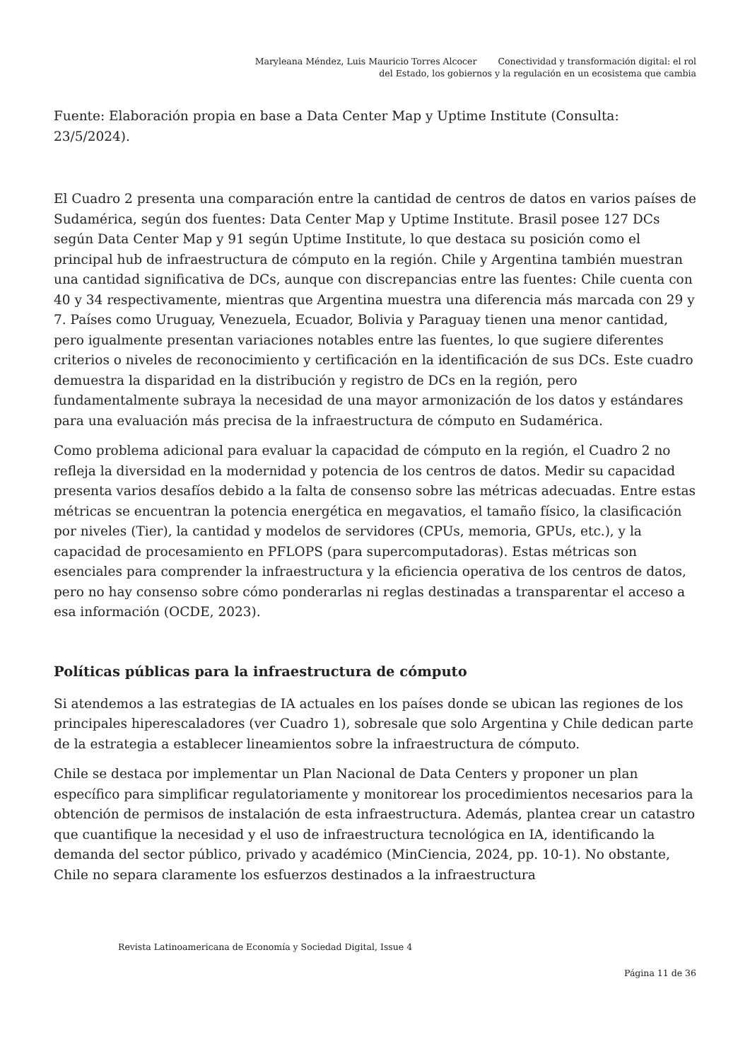Maryleana Méndez, Luis Mauricio Torres Alcocer Conectividad y transformación digital: el rol
del Estado, los gobiernos y la regulación en un ecosistema que cambia
Fuente: Elaboración propia en base a Data Center Map y Uptime Institute (Consulta: 23/5/2024).
El Cuadro 2 presenta una comparación entre la cantidad de centros de datos en varios países de Sudamérica, según dos fuentes: Data Center Map y Uptime Institute. Brasil posee 127 DCs según Data Center Map y 91 según Uptime Institute, lo que destaca su posición como el principal hub de infraestructura de cómputo en la región. Chile y Argentina también muestran una cantidad significativa de DCs, aunque con discrepancias entre las fuentes: Chile cuenta con 40 y 34 respectivamente, mientras que Argentina muestra una diferencia más marcada con 29 y 7. Países como Uruguay, Venezuela, Ecuador, Bolivia y Paraguay tienen una menor cantidad, pero igualmente presentan variaciones notables entre las fuentes, lo que sugiere diferentes criterios o niveles de reconocimiento y certificación en la identificación de sus DCs. Este cuadro demuestra la disparidad en la distribución y registro de DCs en la región, pero fundamentalmente subraya la necesidad de una mayor armonización de los datos y estándares para una evaluación más precisa de la infraestructura de cómputo en Sudamérica.
Como problema adicional para evaluar la capacidad de cómputo en la región, el Cuadro 2 no refleja la diversidad en la modernidad y potencia de los centros de datos. Medir su capacidad presenta varios desafíos debido a la falta de consenso sobre las métricas adecuadas. Entre estas métricas se encuentran la potencia energética en megavatios, el tamaño físico, la clasificación por niveles (Tier), la cantidad y modelos de servidores (CPUs, memoria, GPUs, etc.), y la capacidad de procesamiento en PFLOPS (para supercomputadoras). Estas métricas son esenciales para comprender la infraestructura y la eficiencia operativa de los centros de datos, pero no hay consenso sobre cómo ponderarlas ni reglas destinadas a transparentar el acceso a esa información (OCDE, 2023).
Políticas públicas para la infraestructura de cómputo
Si atendemos a las estrategias de IA actuales en los países donde se ubican las regiones de los principales hiperescaladores (ver Cuadro 1), sobresale que solo Argentina y Chile dedican parte de la estrategia a establecer lineamientos sobre la infraestructura de cómputo.
Chile se destaca por implementar un Plan Nacional de Data Centers y proponer un plan específico para simplificar regulatoriamente y monitorear los procedimientos necesarios para la obtención de permisos de instalación de esta infraestructura. Además, plantea crear un catastro que cuantifique la necesidad y el uso de infraestructura tecnológica en IA, identificando la demanda del sector público, privado y académico (MinCiencia, 2024, pp. 10-1). No obstante, Chile no separa claramente los esfuerzos destinados a la infraestructura
Revista Latinoamericana de Economía y Sociedad Digital, Issue 4
Página 11 de 36